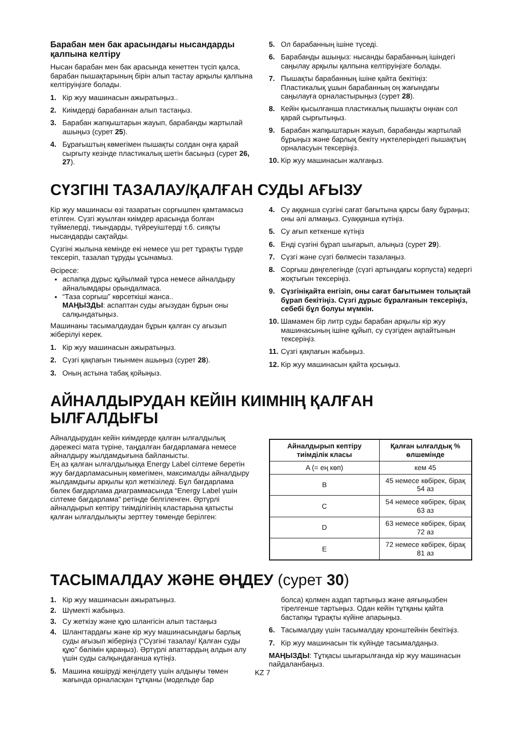Барабан мен бак арасындағы нысандарды қалпына келтіру
Нысан барабан мен бак арасында кенеттен түсіп қалса, барабан пышақтарының бірін алып тастау арқылы қалпына келтіруіңізге болады.
1. Кір жуу машинасын ажыратыңыз..
2. Киімдерді барабаннан алып тастаңыз.
3. Барабан жапқыштарын жауып, барабанды жартылай ашыңыз (сурет 25).
4. Бұрағыштың көмегімен пышақты солдан оңға қарай сырғыту кезінде пластикалық шетін басыңыз (сурет 26, 27).
5. Ол барабанның ішіне түседі.
6. Барабанды ашыңыз: нысанды барабанның ішіндегі саңылау арқылы қалпына келтіруіңізге болады.
7. Пышақты барабанның ішіне қайта бекітіңіз: Пластикалық ұшын барабанның оң жағындағы саңылауға орналастырыңыз (сурет 28).
8. Кейін қысылғанша пластикалық пышақты оңнан сол қарай сырғытыңыз.
9. Барабан жапқыштарын жауып, барабанды жартылай бұрыңыз және барлық бекіту нүктелеріндегі пышақтың орналасуын тексеріңіз.
10. Кір жуу машинасын жалғаңыз.
СҮЗГІНІ ТАЗАЛАУ/ҚАЛҒАН СУДЫ АҒЫЗУ
Кір жуу машинасы өзі тазаратын сорғышпен қамтамасыз етілген. Сүзгі жуылған киімдер арасында болған түймелерді, тиындарды, түйреуіштерді т.б. сияқты нысандарды сақтайды.
Сүзгіні жылына кемінде екі немесе үш рет тұрақты түрде тексеріп, тазалап тұруды ұсынамыз.
Әсіресе:
аспапқа дұрыс құйылмай тұрса немесе айналдыру айналымдары орындалмаса.
“Таза сорғыш” көрсеткіші жанса..
МАҢЫЗДЫ: аспаптан суды ағызудан бұрын оны салқындатыңыз.
Машинаны тасымалдаудан бұрын қалған су ағызып жіберілуі керек.
1. Кір жуу машинасын ажыратыңыз.
2. Сүзгі қақпағын тиынмен ашыңыз (сурет 28).
3. Оның астына табақ қойыңыз.
4. Су аққанша сүзгіні сағат бағытына қарсы баяу бұраңыз; оны әлі алмаңыз. Суаққанша күтіңіз.
5. Су ағып кеткенше күтіңіз
6. Енді сүзгіні бұрап шығарып, алыңыз (сурет 29).
7. Сүзгі және сүзгі бөлмесін тазалаңыз.
8. Сорғыш дөңгелегінде (сүзгі артындағы корпуста) кедергі жоқтығын тексеріңіз.
9. Сүзгініқайта енгізіп, оны сағат бағытымен толықтай бұрап бекітіңіз. Сүзгі дұрыс бұралғанын тексеріңіз, себебі бұл болуы мүмкін.
10. Шамамен бір литр суды барабан арқылы кір жуу машинасының ішіне құйып, су сүзгіден ақпайтынын тексеріңіз.
11. Сүзгі қақпағын жабыңыз.
12. Кір жуу машинасын қайта қосыңыз.
АЙНАЛДЫРУДАН КЕЙІН КИІМНІҢ ҚАЛҒАН ЫЛҒАЛДЫҒЫ
Айналдырудан кейін киімдерде қалған ылғалдылық дәрежесі мата түріне, таңдалған бағдарламаға немесе айналдыру жылдамдығына байланысты.
Ең аз қалған ылғалдылыққа Energy Label сілтеме беретін жуу бағдарламасының көмегімен, максималды айналдыру жылдамдығы арқылы қол жеткізіледі. Бұл бағдарлама бөлек бағдарлама диаграммасында “Energy Label үшін сілтеме бағдарлама” ретінде белгіленген. Әртүрлі айналдырып кептіру тиімділігінің кластарына қатысты қалған ылғалдылықты зерттеу төменде берілген:
| Айналдырып кептіру тиімділік класы | Қалған ылғалдық % өлшемінде |
| --- | --- |
| A (= ең көп) | кем 45 |
| B | 45 немесе көбірек, бірақ 54 аз |
| C | 54 немесе көбірек, бірақ 63 аз |
| D | 63 немесе көбірек, бірақ 72 аз |
| E | 72 немесе көбірек, бірақ 81 аз |
ТАСЫМАЛДАУ ЖӘНЕ ӨҢДЕУ (сурет 30)
1. Кір жуу машинасын ажыратыңыз.
2. Шүмекті жабыңыз.
3. Су жеткізу және құю шлангісін алып тастаңыз
4. Шлангтардағы және кір жуу машинасындағы барлық суды ағызып жіберіңіз (“Сүзгіні тазалау/ Қалған суды құю” бөлімін қараңыз). Әртүрлі апаттардың алдын алу үшін суды салқындағанша күтіңіз.
5. Машина көшіруді жеңілдету үшін алдыңғы төмен жағында орналасқан тұтқаны (модельде бар
болса) қолмен аздап тартыңыз және аяғыңызбен тірелгенше тартыңыз. Одан кейін тұтқаны қайта бастапқы тұрақты күйіне апарыңыз.
6. Тасымалдау үшін тасымалдау кронштейнін бекітіңіз.
7. Кір жуу машинасын тік күйінде тасымалдаңыз.
МАҢЫЗДЫ: Тұтқасы шығарылғанда кір жуу машинасын пайдаланбаңыз.
KZ 7